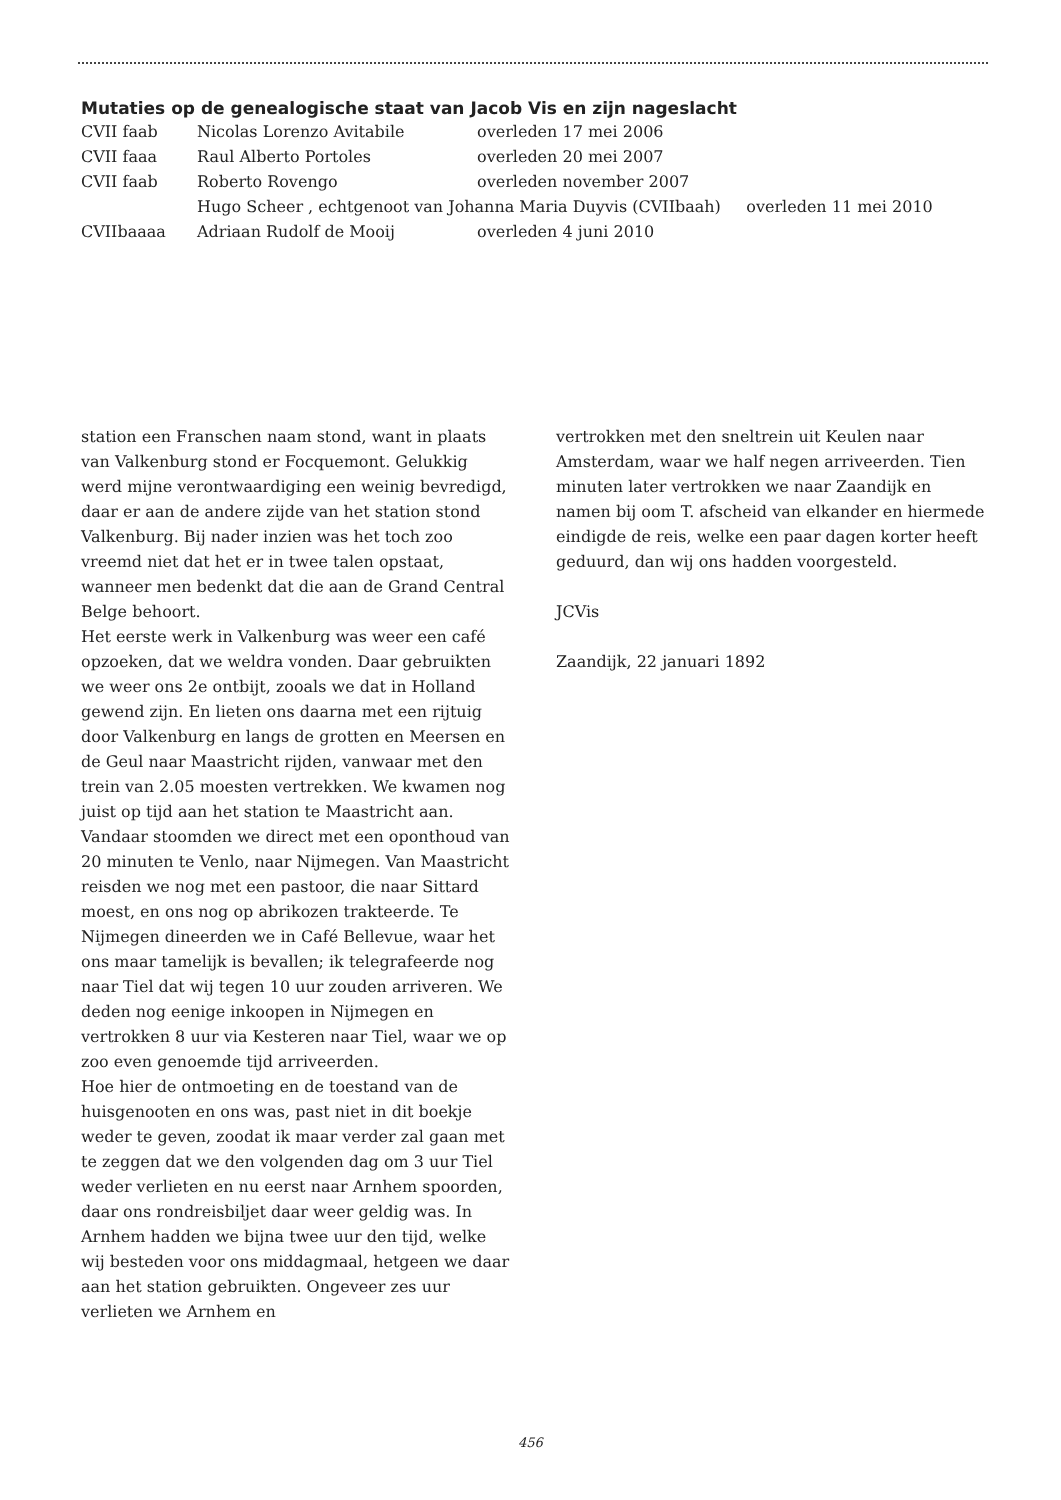Mutaties op de genealogische staat van Jacob Vis en zijn nageslacht
| CVII faab | Nicolas Lorenzo Avitabile | overleden 17 mei 2006 |
| CVII faaa | Raul Alberto Portoles | overleden 20 mei 2007 |
| CVII faab | Roberto Rovengo | overleden november 2007 |
| | Hugo Scheer , echtgenoot van Johanna Maria Duyvis (CVIIbaah) overleden 11 mei 2010 | |
| CVIIbaaaa | Adriaan Rudolf de Mooij | overleden 4 juni 2010 |
station een Franschen naam stond, want in plaats van Valkenburg stond er Focquemont. Gelukkig werd mij­ne verontwaardiging een weinig bevredigd, daar er aan de andere zijde van het station stond Valkenburg. Bij nader inzien was het toch zoo vreemd niet dat het er in twee talen opstaat, wanneer men bedenkt dat die aan de Grand Central Belge behoort.
Het eerste werk in Valkenburg was weer een café opzoeken, dat we weldra vonden. Daar gebruikten we weer ons 2e ontbijt, zooals we dat in Holland gewend zijn. En lieten ons daarna met een rijtuig door Valken­burg en langs de grotten en Meersen en de Geul naar Maastricht rijden, vanwaar met den trein van 2.05 moesten vertrekken. We kwamen nog juist op tijd aan het station te Maastricht aan. Vandaar stoomden we direct met een oponthoud van 20 minuten te Venlo, naar Nijmegen. Van Maastricht reisden we nog met een pastoor, die naar Sittard moest, en ons nog op abrikozen trakteerde. Te Nijmegen dineerden we in Café Bellevue, waar het ons maar tamelijk is bevallen; ik telegrafeerde nog naar Tiel dat wij tegen 10 uur zouden arriveren. We deden nog eenige inkoopen in Nijmegen en vertrokken 8 uur via Kesteren naar Tiel, waar we op zoo even genoemde tijd arriveerden.
Hoe hier de ontmoeting en de toestand van de huisge­nooten en ons was, past niet in dit boekje weder te ge­ven, zoodat ik maar verder zal gaan met te zeggen dat we den volgenden dag om 3 uur Tiel weder verlieten en nu eerst naar Arnhem spoorden, daar ons rond­reisbiljet daar weer geldig was. In Arnhem hadden we bijna twee uur den tijd, welke wij besteden voor ons middagmaal, hetgeen we daar aan het station gebruikten. Ongeveer zes uur verlieten we Arnhem en
vertrokken met den sneltrein uit Keulen naar Amster­dam, waar we half negen arriveerden. Tien minuten later vertrokken we naar Zaandijk en namen bij oom T. afscheid van elkander en hiermede eindigde de reis, welke een paar dagen korter heeft geduurd, dan wij ons hadden voorgesteld.
JCVis
Zaandijk, 22 januari 1892
456